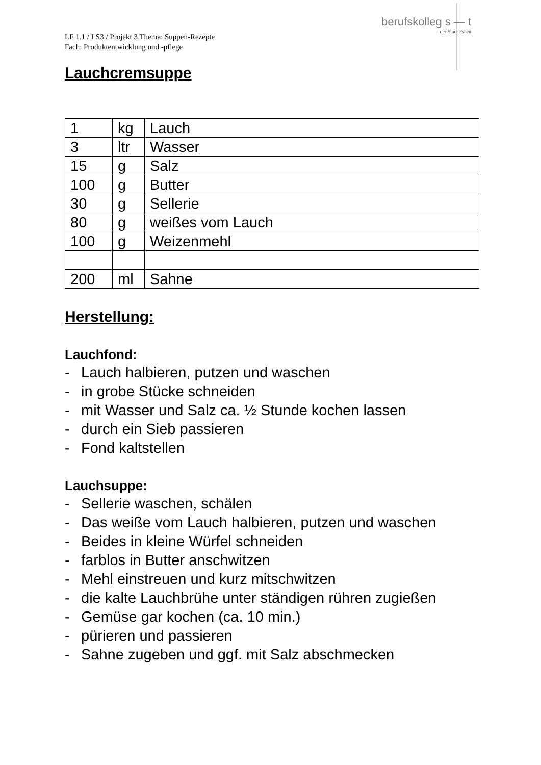berufskolleg s — t
der Stadt Essen
LF 1.1 / LS3 / Projekt 3 Thema: Suppen-Rezepte
Fach: Produktentwicklung und -pflege
Lauchcremsuppe
| 1 | kg | Lauch |
| 3 | ltr | Wasser |
| 15 | g | Salz |
| 100 | g | Butter |
| 30 | g | Sellerie |
| 80 | g | weißes vom Lauch |
| 100 | g | Weizenmehl |
| 200 | ml | Sahne |
Herstellung:
Lauchfond:
- Lauch halbieren, putzen und waschen
- in grobe Stücke schneiden
- mit Wasser und Salz ca. ½ Stunde kochen lassen
- durch ein Sieb passieren
- Fond kaltstellen
Lauchsuppe:
- Sellerie waschen, schälen
- Das weiße vom Lauch halbieren, putzen und waschen
- Beides in kleine Würfel schneiden
- farblos in Butter anschwitzen
- Mehl einstreuen und kurz mitschwitzen
- die kalte Lauchbrühe unter ständigen rühren zugießen
- Gemüse gar kochen (ca. 10 min.)
- pürieren und passieren
- Sahne zugeben und ggf. mit Salz abschmecken